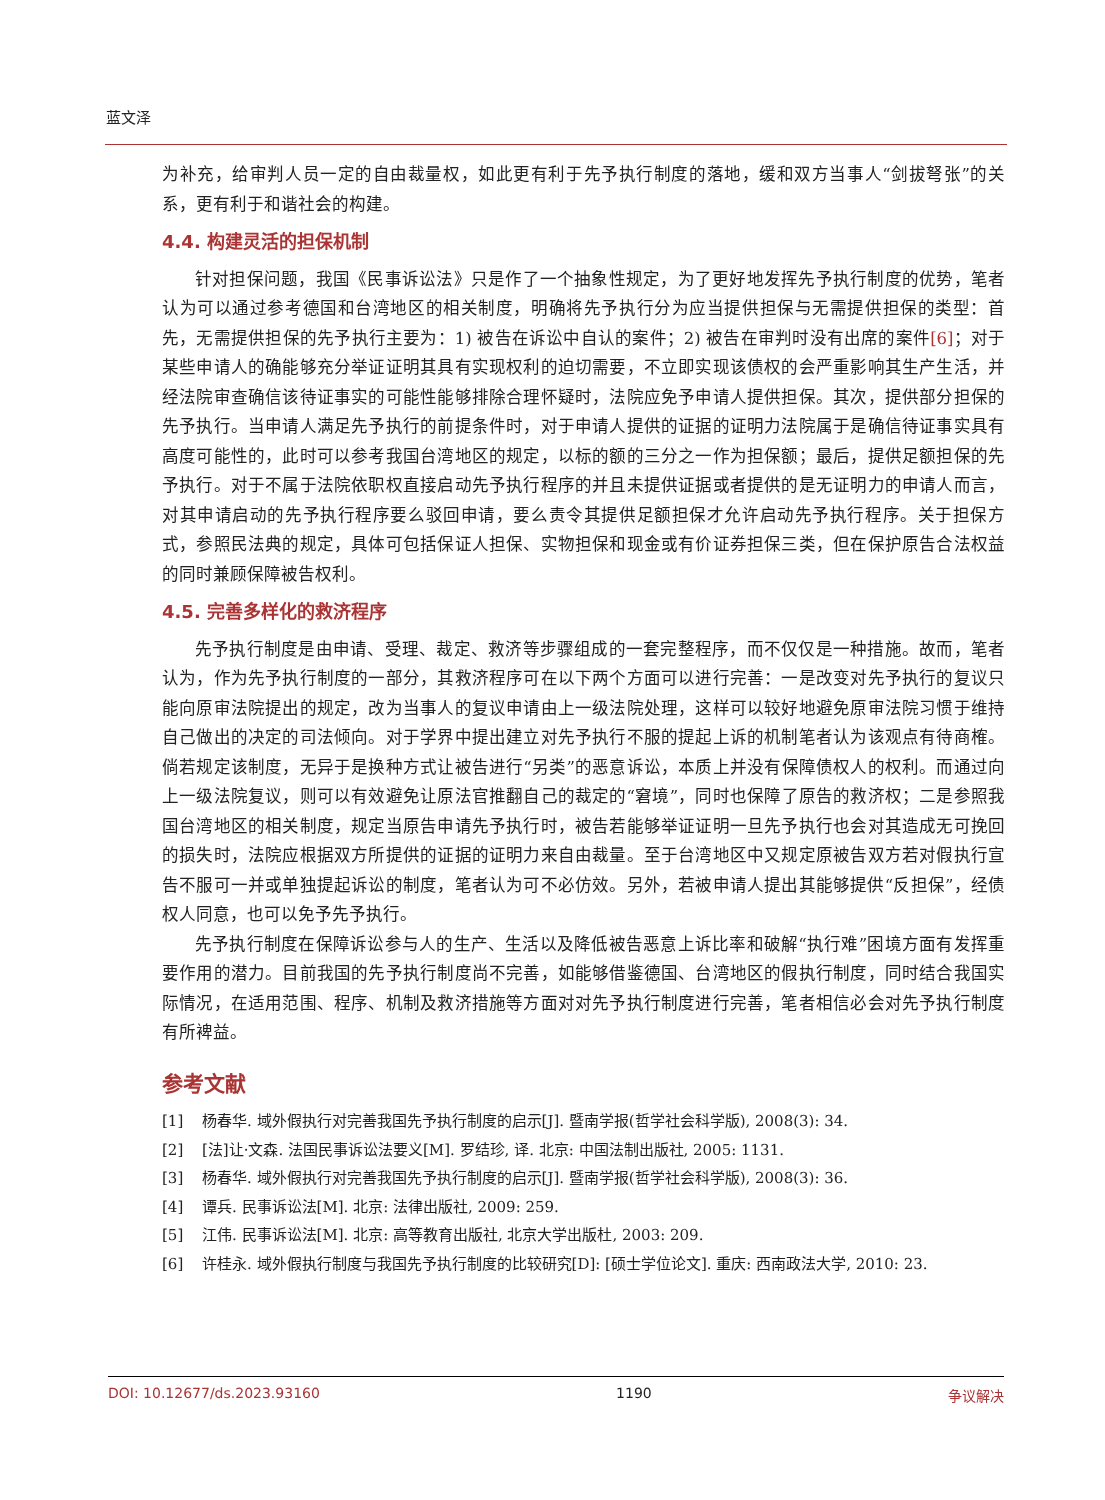蓝文泽
为补充，给审判人员一定的自由裁量权，如此更有利于先予执行制度的落地，缓和双方当事人“剑拔弩张”的关系，更有利于和谐社会的构建。
4.4. 构建灵活的担保机制
针对担保问题，我国《民事诉讼法》只是作了一个抽象性规定，为了更好地发挥先予执行制度的优势，笔者认为可以通过参考德国和台湾地区的相关制度，明确将先予执行分为应当提供担保与无需提供担保的类型：首先，无需提供担保的先予执行主要为：1) 被告在诉讼中自认的案件；2) 被告在审判时没有出席的案件[6]；对于某些申请人的确能够充分举证证明其具有实现权利的迫切需要，不立即实现该债权的会严重影响其生产生活，并经法院审查确信该待证事实的可能性能够排除合理怀疑时，法院应免予申请人提供担保。其次，提供部分担保的先予执行。当申请人满足先予执行的前提条件时，对于申请人提供的证据的证明力法院属于是确信待证事实具有高度可能性的，此时可以参考我国台湾地区的规定，以标的额的三分之一作为担保额；最后，提供足额担保的先予执行。对于不属于法院依职权直接启动先予执行程序的并且未提供证据或者提供的是无证明力的申请人而言，对其申请启动的先予执行程序要么驳回申请，要么责令其提供足额担保才允许启动先予执行程序。关于担保方式，参照民法典的规定，具体可包括保证人担保、实物担保和现金或有价证券担保三类，但在保护原告合法权益的同时兼顾保障被告权利。
4.5. 完善多样化的救济程序
先予执行制度是由申请、受理、裁定、救济等步骤组成的一套完整程序，而不仅仅是一种措施。故而，笔者认为，作为先予执行制度的一部分，其救济程序可在以下两个方面可以进行完善：一是改变对先予执行的复议只能向原审法院提出的规定，改为当事人的复议申请由上一级法院处理，这样可以较好地避免原审法院习惯于维持自己做出的决定的司法倾向。对于学界中提出建立对先予执行不服的提起上诉的机制笔者认为该观点有待商榷。倘若规定该制度，无异于是换种方式让被告进行“另类”的恶意诉讼，本质上并没有保障债权人的权利。而通过向上一级法院复议，则可以有效避免让原法官推翻自己的裁定的“窘境”，同时也保障了原告的救济权；二是参照我国台湾地区的相关制度，规定当原告申请先予执行时，被告若能够举证证明一旦先予执行也会对其造成无可挽回的损失时，法院应根据双方所提供的证据的证明力来自由裁量。至于台湾地区中又规定原被告双方若对假执行宣告不服可一并或单独提起诉讼的制度，笔者认为可不必仿效。另外，若被申请人提出其能够提供“反担保”，经债权人同意，也可以免予先予执行。
先予执行制度在保障诉讼参与人的生产、生活以及降低被告恶意上诉比率和破解“执行难”困境方面有发挥重要作用的潜力。目前我国的先予执行制度尚不完善，如能够借鉴德国、台湾地区的假执行制度，同时结合我国实际情况，在适用范围、程序、机制及救济措施等方面对对先予执行制度进行完善，笔者相信必会对先予执行制度有所裨益。
参考文献
[1] 杨春华. 域外假执行对完善我国先予执行制度的启示[J]. 暨南学报(哲学社会科学版), 2008(3): 34.
[2] [法]让·文森. 法国民事诉讼法要义[M]. 罗结珍, 译. 北京: 中国法制出版社, 2005: 1131.
[3] 杨春华. 域外假执行对完善我国先予执行制度的启示[J]. 暨南学报(哲学社会科学版), 2008(3): 36.
[4] 谭兵. 民事诉讼法[M]. 北京: 法律出版社, 2009: 259.
[5] 江伟. 民事诉讼法[M]. 北京: 高等教育出版社, 北京大学出版杜, 2003: 209.
[6] 许桂永. 域外假执行制度与我国先予执行制度的比较研究[D]: [硕士学位论文]. 重庆: 西南政法大学, 2010: 23.
DOI: 10.12677/ds.2023.93160 1190 争议解决